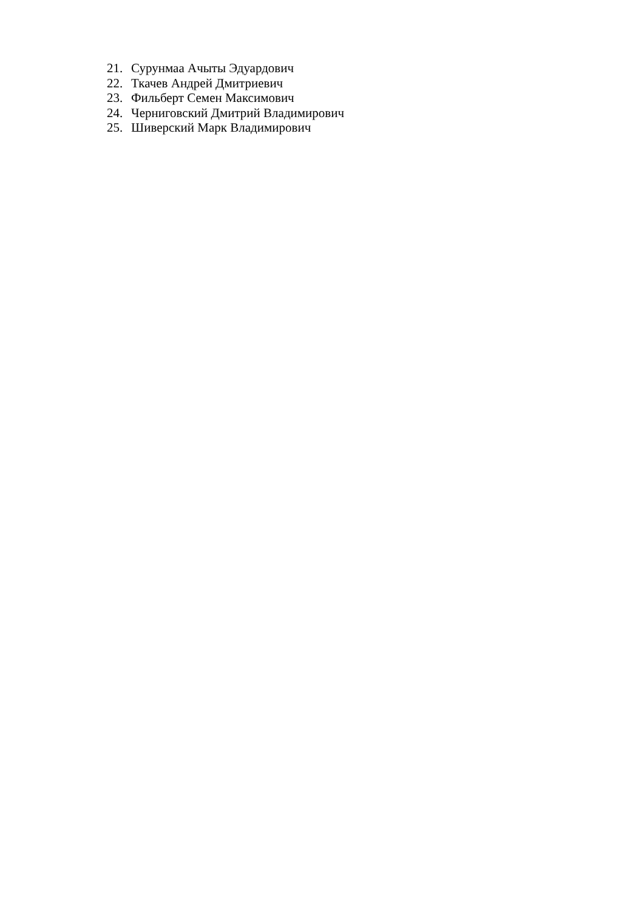21. Сурунмаа Ачыты Эдуардович
22. Ткачев Андрей Дмитриевич
23. Фильберт Семен Максимович
24. Черниговский Дмитрий Владимирович
25. Шиверский Марк Владимирович